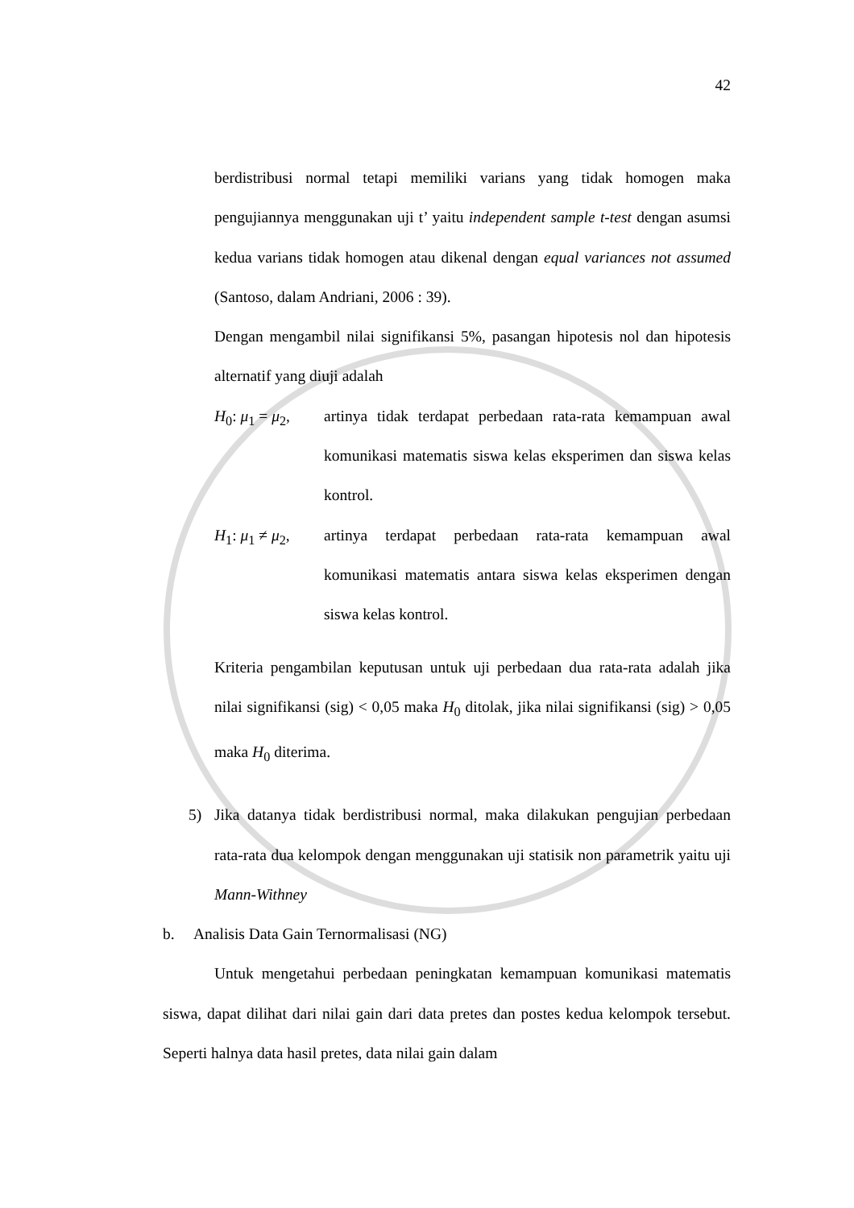42
berdistribusi normal tetapi memiliki varians yang tidak homogen maka pengujiannya menggunakan uji t’ yaitu independent sample t-test dengan asumsi kedua varians tidak homogen atau dikenal dengan equal variances not assumed (Santoso, dalam Andriani, 2006 : 39).
Dengan mengambil nilai signifikansi 5%, pasangan hipotesis nol dan hipotesis alternatif yang diuji adalah
H<sub>0</sub>: μ<sub>1</sub> = μ<sub>2</sub>, artinya tidak terdapat perbedaan rata-rata kemampuan awal komunikasi matematis siswa kelas eksperimen dan siswa kelas kontrol.
H<sub>1</sub>: μ<sub>1</sub> ≠ μ<sub>2</sub>, artinya terdapat perbedaan rata-rata kemampuan awal komunikasi matematis antara siswa kelas eksperimen dengan siswa kelas kontrol.
Kriteria pengambilan keputusan untuk uji perbedaan dua rata-rata adalah jika nilai signifikansi (sig) < 0,05 maka H<sub>0</sub> ditolak, jika nilai signifikansi (sig) > 0,05 maka H<sub>0</sub> diterima.
5) Jika datanya tidak berdistribusi normal, maka dilakukan pengujian perbedaan rata-rata dua kelompok dengan menggunakan uji statisik non parametrik yaitu uji Mann-Withney
b. Analisis Data Gain Ternormalisasi (NG)
Untuk mengetahui perbedaan peningkatan kemampuan komunikasi matematis siswa, dapat dilihat dari nilai gain dari data pretes dan postes kedua kelompok tersebut. Seperti halnya data hasil pretes, data nilai gain dalam